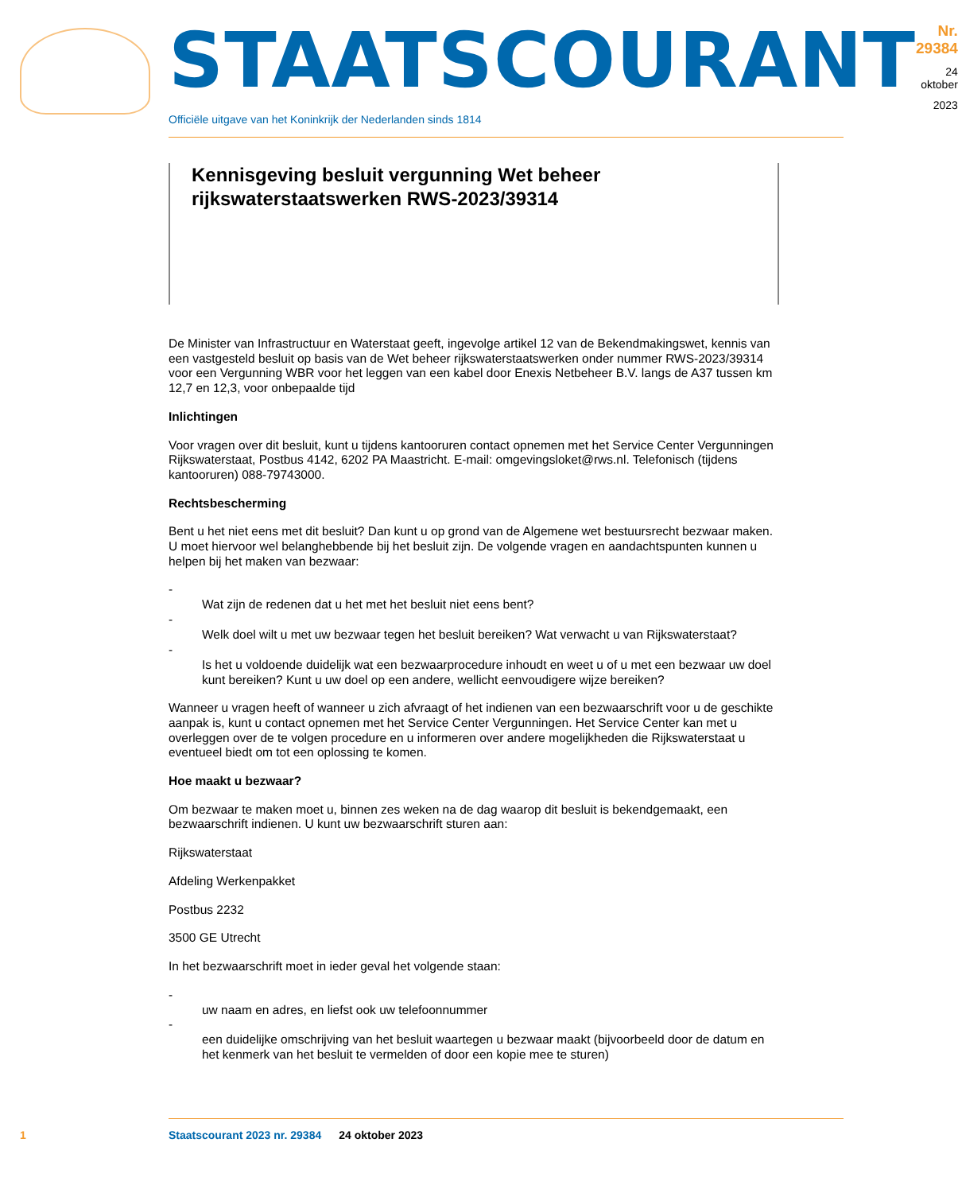STAATSCOURANT
Nr. 29384
24 oktober
2023
Officiële uitgave van het Koninkrijk der Nederlanden sinds 1814
Kennisgeving besluit vergunning Wet beheer rijkswaterstaatswerken RWS-2023/39314
De Minister van Infrastructuur en Waterstaat geeft, ingevolge artikel 12 van de Bekendmakingswet, kennis van een vastgesteld besluit op basis van de Wet beheer rijkswaterstaatswerken onder nummer RWS-2023/39314 voor een Vergunning WBR voor het leggen van een kabel door Enexis Netbeheer B.V. langs de A37 tussen km 12,7 en 12,3, voor onbepaalde tijd
Inlichtingen
Voor vragen over dit besluit, kunt u tijdens kantooruren contact opnemen met het Service Center Vergunningen Rijkswaterstaat, Postbus 4142, 6202 PA Maastricht. E-mail: omgevingsloket@rws.nl. Telefonisch (tijdens kantooruren) 088-79743000.
Rechtsbescherming
Bent u het niet eens met dit besluit? Dan kunt u op grond van de Algemene wet bestuursrecht bezwaar maken. U moet hiervoor wel belanghebbende bij het besluit zijn. De volgende vragen en aandachtspunten kunnen u helpen bij het maken van bezwaar:
-
Wat zijn de redenen dat u het met het besluit niet eens bent?
-
Welk doel wilt u met uw bezwaar tegen het besluit bereiken? Wat verwacht u van Rijkswaterstaat?
-
Is het u voldoende duidelijk wat een bezwaarprocedure inhoudt en weet u of u met een bezwaar uw doel kunt bereiken? Kunt u uw doel op een andere, wellicht eenvoudigere wijze bereiken?
Wanneer u vragen heeft of wanneer u zich afvraagt of het indienen van een bezwaarschrift voor u de geschikte aanpak is, kunt u contact opnemen met het Service Center Vergunningen. Het Service Center kan met u overleggen over de te volgen procedure en u informeren over andere mogelijkheden die Rijkswaterstaat u eventueel biedt om tot een oplossing te komen.
Hoe maakt u bezwaar?
Om bezwaar te maken moet u, binnen zes weken na de dag waarop dit besluit is bekendgemaakt, een bezwaarschrift indienen. U kunt uw bezwaarschrift sturen aan:
Rijkswaterstaat
Afdeling Werkenpakket
Postbus 2232
3500 GE Utrecht
In het bezwaarschrift moet in ieder geval het volgende staan:
-
uw naam en adres, en liefst ook uw telefoonnummer
-
een duidelijke omschrijving van het besluit waartegen u bezwaar maakt (bijvoorbeeld door de datum en het kenmerk van het besluit te vermelden of door een kopie mee te sturen)
1 Staatscourant 2023 nr. 29384 24 oktober 2023